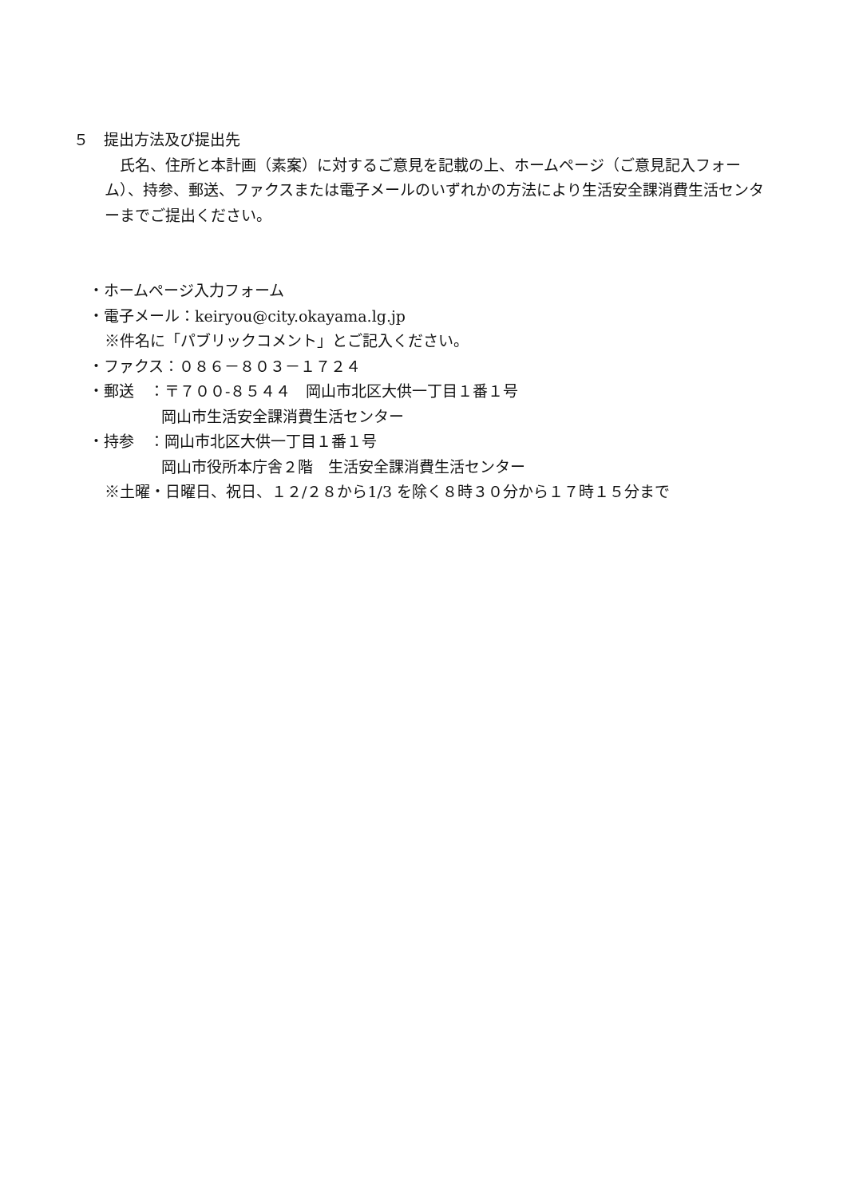５　提出方法及び提出先
　氏名、住所と本計画（素案）に対するご意見を記載の上、ホームページ（ご意見記入フォーム）、持参、郵送、ファクスまたは電子メールのいずれかの方法により生活安全課消費生活センターまでご提出ください。
・ホームページ入力フォーム
・電子メール：keiryou@city.okayama.lg.jp
※件名に「パブリックコメント」とご記入ください。
・ファクス：０８６－８０３－１７２４
・郵送　：〒７００-８５４４　岡山市北区大供一丁目１番１号
岡山市生活安全課消費生活センター
・持参　：岡山市北区大供一丁目１番１号
岡山市役所本庁舎２階　生活安全課消費生活センター
※土曜・日曜日、祝日、１２/２８から1/3 を除く８時３０分から１７時１５分まで